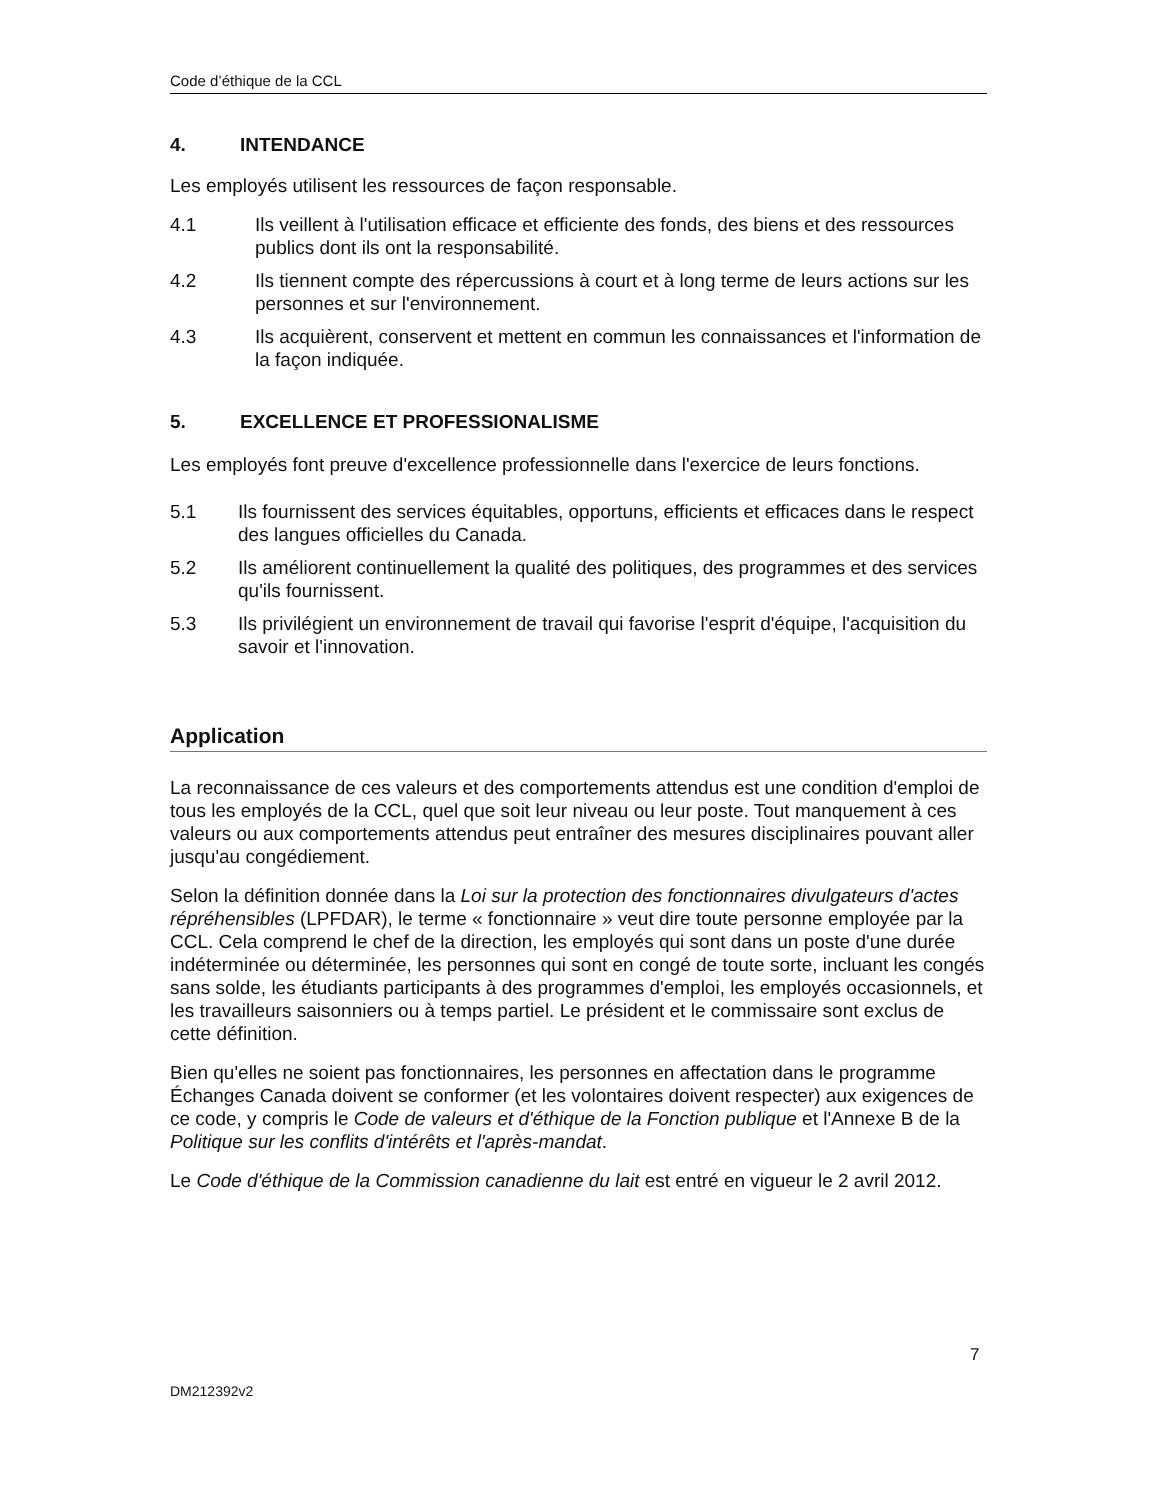Code d’éthique de la CCL
4. INTENDANCE
Les employés utilisent les ressources de façon responsable.
4.1 Ils veillent à l'utilisation efficace et efficiente des fonds, des biens et des ressources publics dont ils ont la responsabilité.
4.2 Ils tiennent compte des répercussions à court et à long terme de leurs actions sur les personnes et sur l'environnement.
4.3 Ils acquièrent, conservent et mettent en commun les connaissances et l'information de la façon indiquée.
5. EXCELLENCE ET PROFESSIONALISME
Les employés font preuve d'excellence professionnelle dans l'exercice de leurs fonctions.
5.1 Ils fournissent des services équitables, opportuns, efficients et efficaces dans le respect des langues officielles du Canada.
5.2 Ils améliorent continuellement la qualité des politiques, des programmes et des services qu'ils fournissent.
5.3 Ils privilégient un environnement de travail qui favorise l'esprit d'équipe, l'acquisition du savoir et l'innovation.
Application
La reconnaissance de ces valeurs et des comportements attendus est une condition d'emploi de tous les employés de la CCL, quel que soit leur niveau ou leur poste. Tout manquement à ces valeurs ou aux comportements attendus peut entraîner des mesures disciplinaires pouvant aller jusqu'au congédiement.
Selon la définition donnée dans la Loi sur la protection des fonctionnaires divulgateurs d'actes répréhensibles (LPFDAR), le terme « fonctionnaire » veut dire toute personne employée par la CCL. Cela comprend le chef de la direction, les employés qui sont dans un poste d'une durée indéterminée ou déterminée, les personnes qui sont en congé de toute sorte, incluant les congés sans solde, les étudiants participants à des programmes d'emploi, les employés occasionnels, et les travailleurs saisonniers ou à temps partiel. Le président et le commissaire sont exclus de cette définition.
Bien qu'elles ne soient pas fonctionnaires, les personnes en affectation dans le programme Échanges Canada doivent se conformer (et les volontaires doivent respecter) aux exigences de ce code, y compris le Code de valeurs et d'éthique de la Fonction publique et l'Annexe B de la Politique sur les conflits d'intérêts et l'après-mandat.
Le Code d'éthique de la Commission canadienne du lait est entré en vigueur le 2 avril 2012.
7
DM212392v2